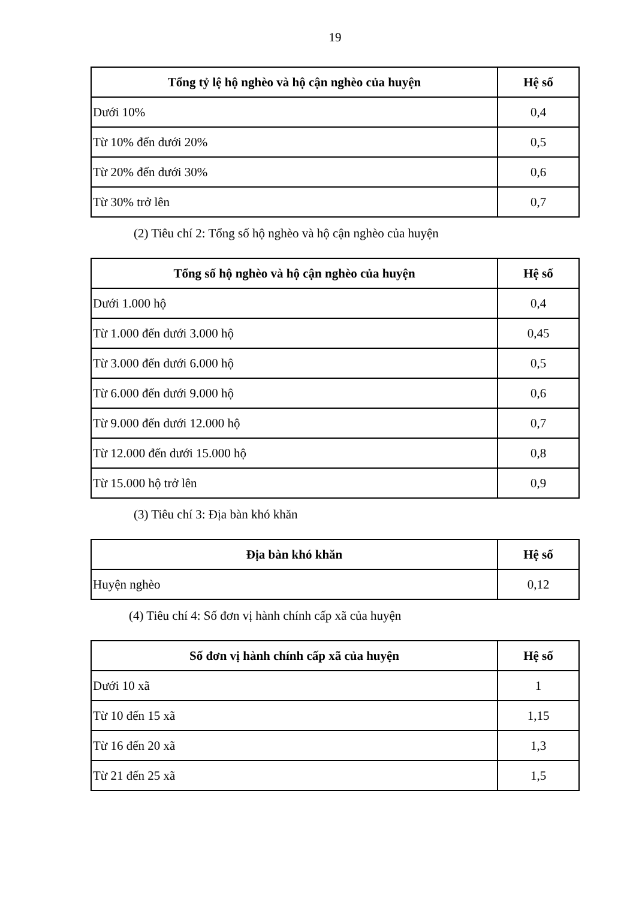19
| Tổng tỷ lệ hộ nghèo và hộ cận nghèo của huyện | Hệ số |
| --- | --- |
| Dưới 10% | 0,4 |
| Từ 10% đến dưới 20% | 0,5 |
| Từ 20% đến dưới 30% | 0,6 |
| Từ 30% trở lên | 0,7 |
(2) Tiêu chí 2: Tổng số hộ nghèo và hộ cận nghèo của huyện
| Tổng số hộ nghèo và hộ cận nghèo của huyện | Hệ số |
| --- | --- |
| Dưới 1.000 hộ | 0,4 |
| Từ 1.000 đến dưới 3.000 hộ | 0,45 |
| Từ 3.000 đến dưới 6.000 hộ | 0,5 |
| Từ 6.000 đến dưới 9.000 hộ | 0,6 |
| Từ 9.000 đến dưới 12.000 hộ | 0,7 |
| Từ 12.000 đến dưới 15.000 hộ | 0,8 |
| Từ 15.000 hộ trở lên | 0,9 |
(3) Tiêu chí 3: Địa bàn khó khăn
| Địa bàn khó khăn | Hệ số |
| --- | --- |
| Huyện nghèo | 0,12 |
(4) Tiêu chí 4: Số đơn vị hành chính cấp xã của huyện
| Số đơn vị hành chính cấp xã của huyện | Hệ số |
| --- | --- |
| Dưới 10 xã | 1 |
| Từ 10 đến 15 xã | 1,15 |
| Từ 16 đến 20 xã | 1,3 |
| Từ 21 đến 25 xã | 1,5 |